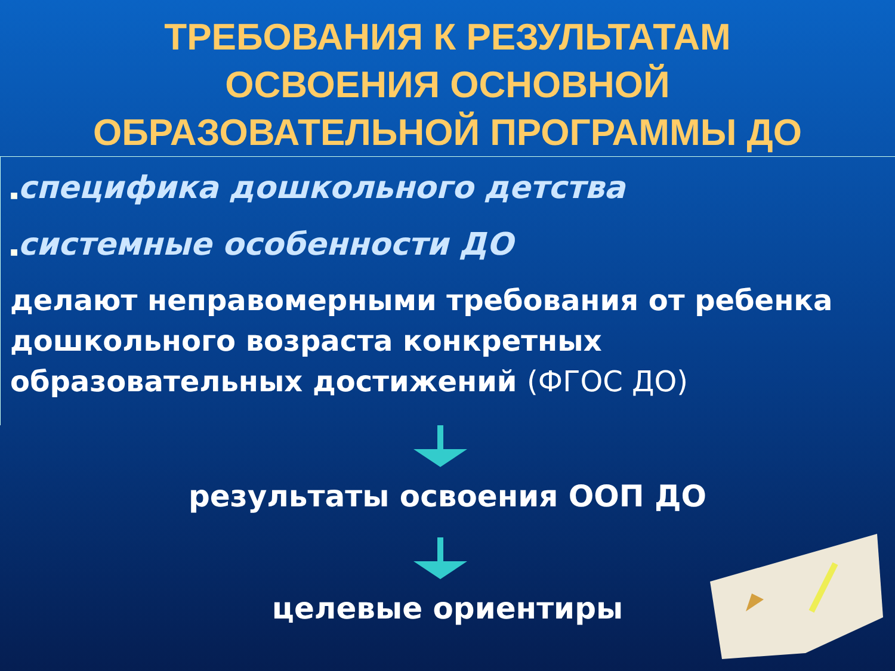ТРЕБОВАНИЯ К РЕЗУЛЬТАТАМ
ОСВОЕНИЯ ОСНОВНОЙ
ОБРАЗОВАТЕЛЬНОЙ ПРОГРАММЫ ДО
■специфика дошкольного детства
■системные особенности ДО
делают неправомерными требования от ребенка дошкольного возраста конкретных образовательных достижений (ФГОС ДО)
результаты освоения ООП ДО
целевые ориентиры